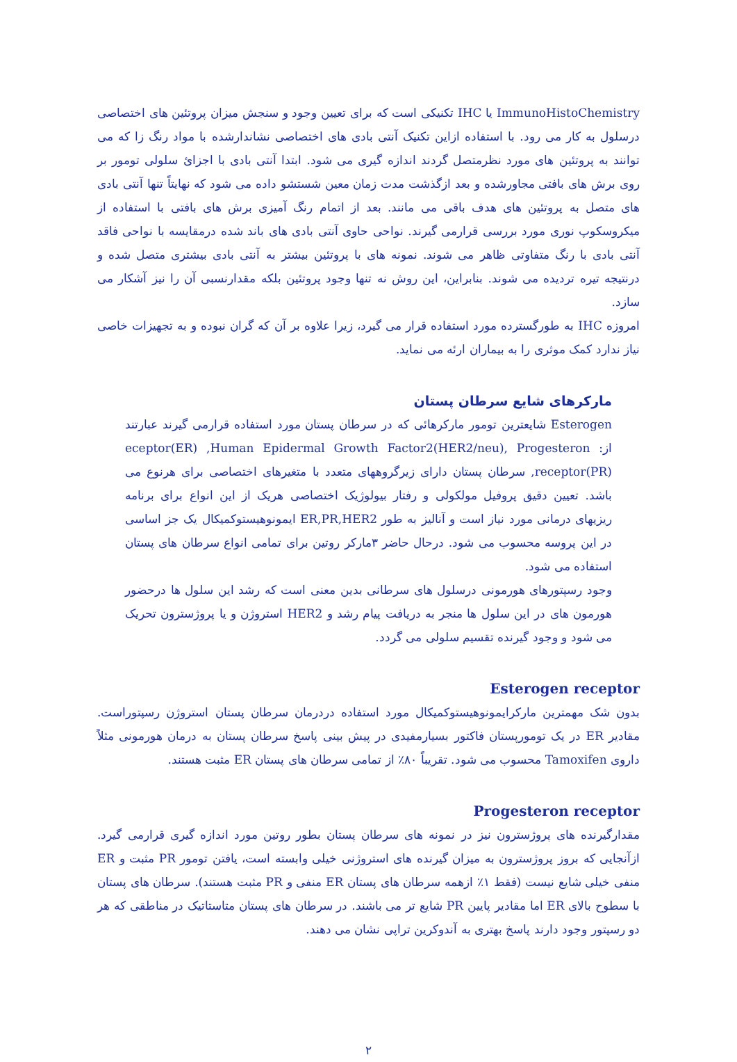ImmunoHistoChemistry یا IHC تکنیکی است که برای تعیین وجود و سنجش میزان پروتئین های اختصاصی درسلول به کار می رود. با استفاده ازاین تکنیک آنتی بادی های اختصاصی نشاندارشده با مواد رنگ زا که می توانند به پروتئین های مورد نظرمتصل گردند اندازه گیری می شود. ابتدا آنتی بادی با اجزائ سلولی تومور بر روی برش های بافتی مجاورشده و بعد ازگذشت مدت زمان معین شستشو داده می شود که نهایتاً تنها آنتی بادی های متصل به پروتئین های هدف باقی می مانند. بعد از اتمام رنگ آمیزی برش های بافتی با استفاده از میکروسکوپ نوری مورد بررسی قرارمی گیرند. نواحی حاوی آنتی بادی های باند شده درمقایسه با نواحی فاقد آنتی بادی با رنگ متفاوتی ظاهر می شوند. نمونه های با پروتئین بیشتر به آنتی بادی بیشتری متصل شده و درنتیجه تیره تردیده می شوند. بنابراین، این روش نه تنها وجود پروتئین بلکه مقدارنسبی آن را نیز آشکار می سازد.
امروزه IHC به طورگسترده مورد استفاده قرار می گیرد، زیرا علاوه بر آن که گران نبوده و به تجهیزات خاصی نیاز ندارد کمک موثری را به بیماران ارئه می نماید.
مارکرهای شایع سرطان پستان
Esterogen شایعترین تومور مارکرهائی که در سرطان پستان مورد استفاده قرارمی گیرند عبارتند از: eceptor(ER) ,Human Epidermal Growth Factor2(HER2/neu), Progesteron receptor(PR), سرطان پستان دارای زیرگروههای متعدد با متغیرهای اختصاصی برای هرنوع می باشد. تعیین دقیق پروفیل مولکولی و رفتار بیولوژیک اختصاصی هریک از این انواع برای برنامه ریزیهای درمانی مورد نیاز است و آنالیز به طور ER,PR,HER2 ایمونوهیستوکمیکال یک جز اساسی در این پروسه محسوب می شود. درحال حاضر ۳مارکر روتین برای تمامی انواع سرطان های پستان استفاده می شود.
وجود رسپتورهای هورمونی درسلول های سرطانی بدین معنی است که رشد این سلول ها درحضور هورمون های در این سلول ها منجر به دریافت پیام رشد و HER2 استروژن و یا پروژسترون تحریک می شود و وجود گیرنده تقسیم سلولی می گردد.
Esterogen receptor
بدون شک مهمترین مارکرایمونوهیستوکمیکال مورد استفاده دردرمان سرطان پستان استروژن رسپتوراست. مقادیر ER در یک تومورپستان فاکتور بسیارمفیدی در پیش بینی پاسخ سرطان پستان به درمان هورمونی مثلاً داروی Tamoxifen محسوب می شود. تقریباً ۸۰٪ از تمامی سرطان های پستان ER مثبت هستند.
Progesteron receptor
مقدارگیرنده های پروژسترون نیز در نمونه های سرطان پستان بطور روتین مورد اندازه گیری قرارمی گیرد. ازآنجایی که بروز پروژسترون به میزان گیرنده های استروژنی خیلی وابسته است، یافتن تومور PR مثبت و ER منفی خیلی شایع نیست (فقط ۱٪ ازهمه سرطان های پستان ER منفی و PR مثبت هستند). سرطان های پستان با سطوح بالای ER اما مقادیر پایین PR شایع تر می باشند. در سرطان های پستان متاستاتیک در مناطقی که هر دو رسپتور وجود دارند پاسخ بهتری به آندوکرین تراپی نشان می دهند.
۲